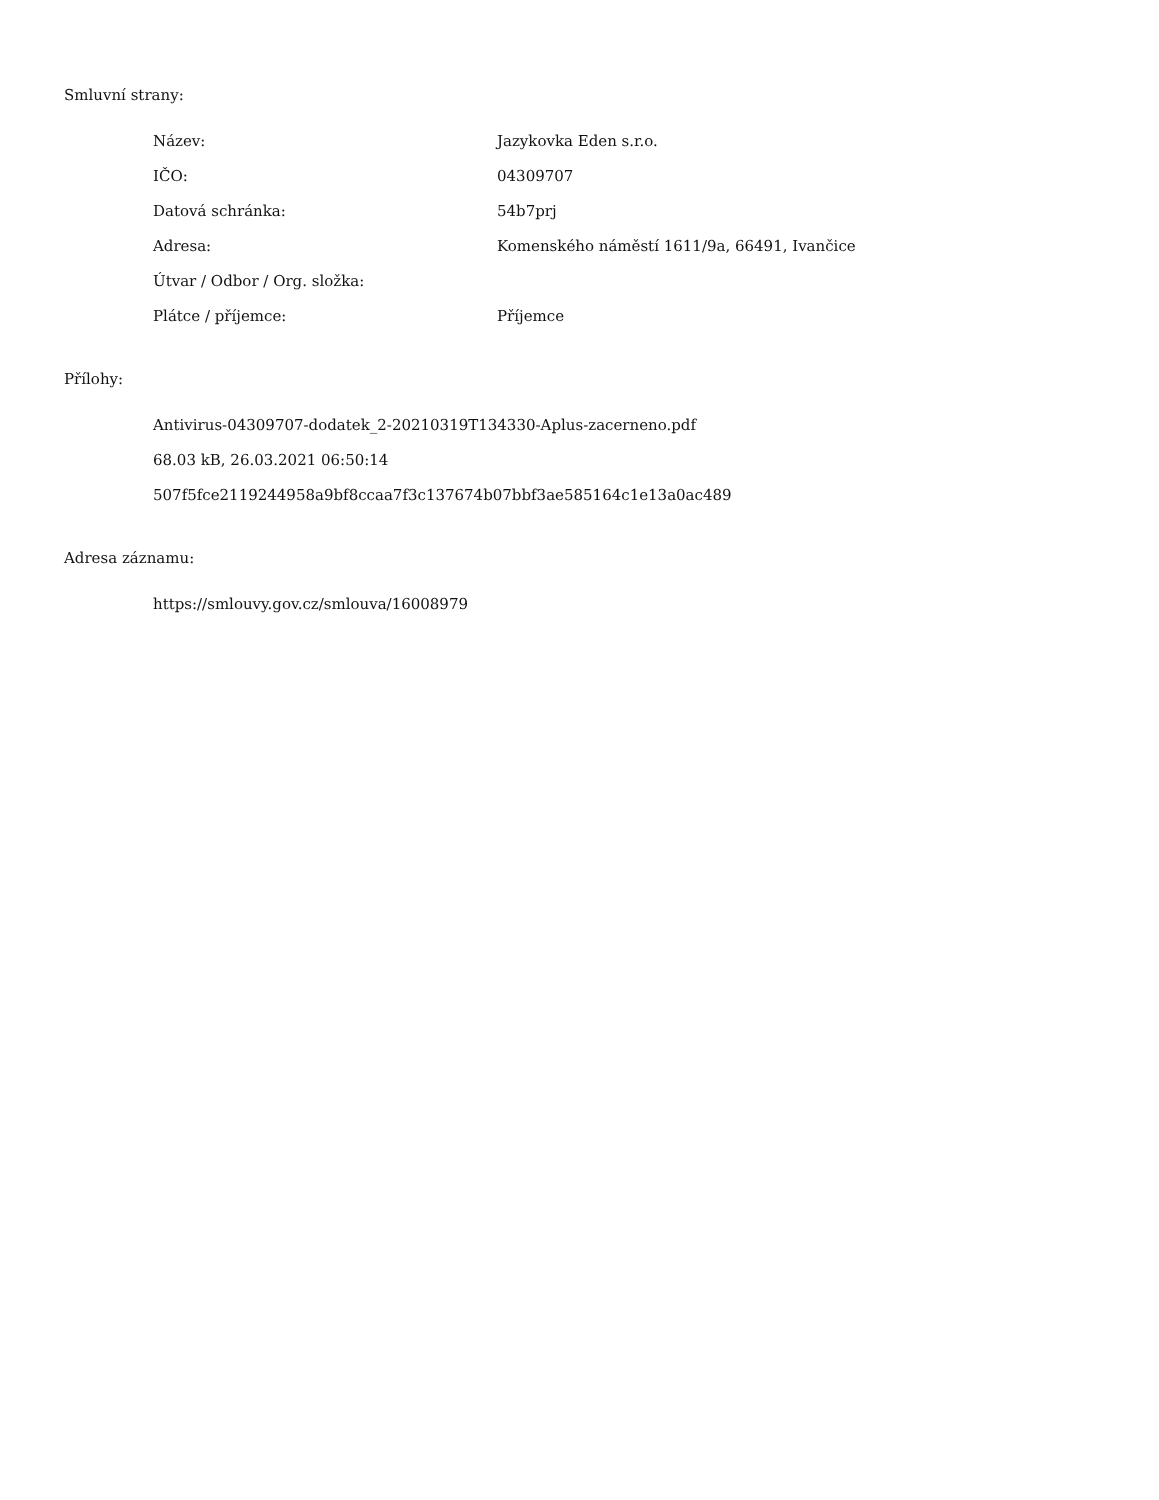Smluvní strany:
| Název: | Jazykovka Eden s.r.o. |
| IČO: | 04309707 |
| Datová schránka: | 54b7prj |
| Adresa: | Komenského náměstí 1611/9a, 66491, Ivančice |
| Útvar / Odbor / Org. složka: | |
| Plátce / příjemce: | Příjemce |
Přílohy:
Antivirus-04309707-dodatek_2-20210319T134330-Aplus-zacerneno.pdf
68.03 kB, 26.03.2021 06:50:14
507f5fce2119244958a9bf8ccaa7f3c137674b07bbf3ae585164c1e13a0ac489
Adresa záznamu:
https://smlouvy.gov.cz/smlouva/16008979